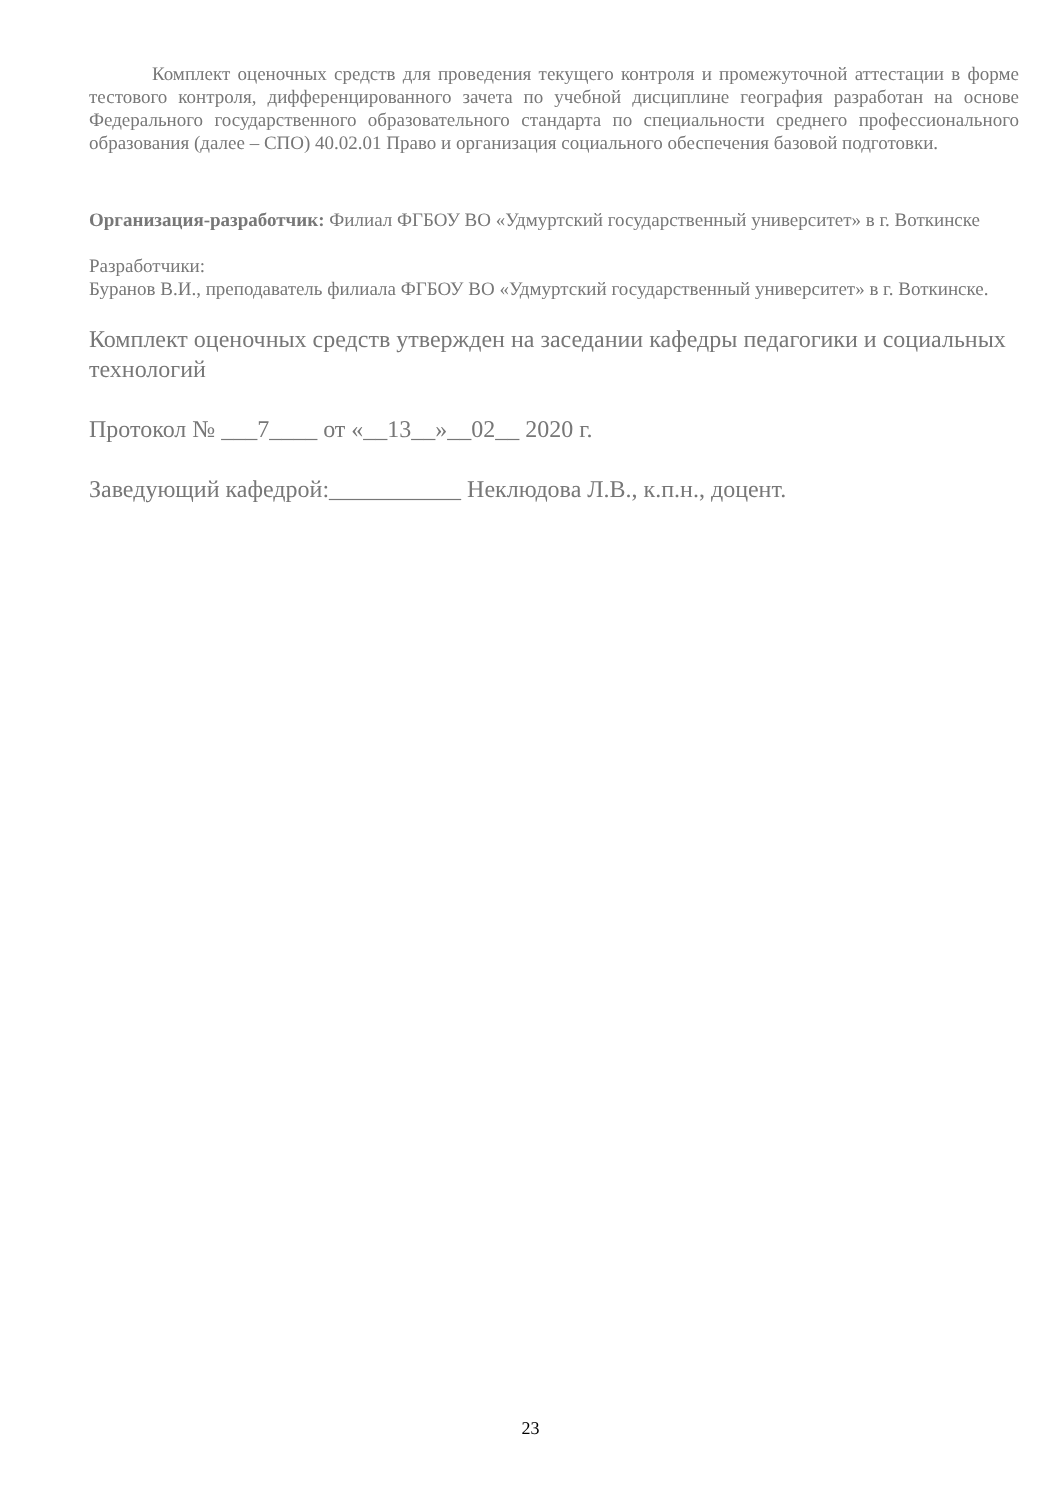Комплект оценочных средств для проведения текущего контроля и промежуточной аттестации в форме тестового контроля, дифференцированного зачета по учебной дисциплине география разработан на основе Федерального государственного образовательного стандарта по специальности среднего профессионального образования (далее – СПО) 40.02.01 Право и организация социального обеспечения базовой подготовки.
Организация-разработчик: Филиал ФГБОУ ВО «Удмуртский государственный университет» в г. Воткинске
Разработчики:
Буранов В.И., преподаватель филиала ФГБОУ ВО «Удмуртский государственный университет» в г. Воткинске.
Комплект оценочных средств утвержден на заседании кафедры педагогики и социальных технологий
Протокол № ___7____ от «__13__»__02__ 2020 г.
Заведующий кафедрой:___________ Неклюдова Л.В., к.п.н., доцент.
23